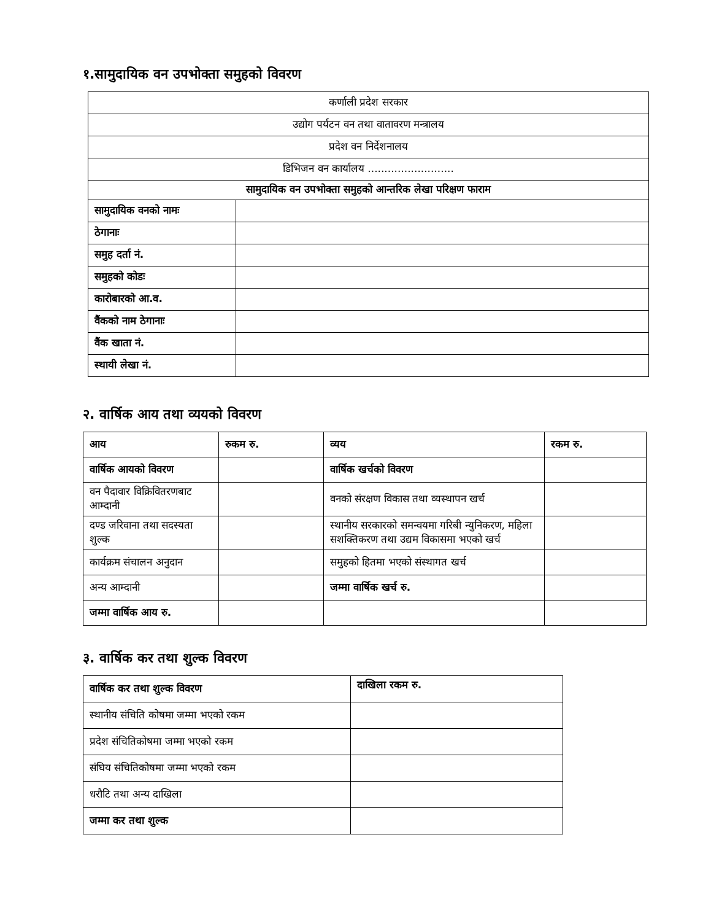१.सामुदायिक वन उपभोक्ता समुहको विवरण
| कर्णाली प्रदेश सरकार | |
| उद्योग पर्यटन वन तथा वातावरण मन्त्रालय | |
| प्रदेश वन निर्देशनालय | |
| डिभिजन वन कार्यालय .......................... | |
| सामुदायिक वन उपभोक्ता समुहको आन्तरिक लेखा परिक्षण फाराम | |
| सामुदायिक वनको नामः | |
| ठेगानाः | |
| समुह दर्ता नं. | |
| समुहको कोडः | |
| कारोबारको आ.व. | |
| वैंकको नाम ठेगानाः | |
| वैंक खाता नं. | |
| स्थायी लेखा नं. | |
२. वार्षिक आय तथा व्ययको विवरण
| आय | रुकम रु. | व्यय | रकम रु. |
| --- | --- | --- | --- |
| वार्षिक आयको विवरण | | वार्षिक खर्चको विवरण | |
| वन पैदावार विक्रिवितरणबाट आम्दानी | | वनको संरक्षण विकास तथा व्यस्थापन खर्च | |
| दण्ड जरिवाना तथा सदस्यता शुल्क | | स्थानीय सरकारको समन्वयमा गरिबी न्युनिकरण, महिला सशक्तिकरण तथा उद्यम विकासमा भएको खर्च | |
| कार्यक्रम संचालन अनुदान | | समुहको हितमा भएको संस्थागत खर्च | |
| अन्य आम्दानी | | जम्मा वार्षिक खर्च रु. | |
| जम्मा वार्षिक आय रु. | | | |
३. वार्षिक कर तथा शुल्क विवरण
| वार्षिक कर तथा शुल्क विवरण | दाखिला रकम रु. |
| --- | --- |
| स्थानीय संचिति कोषमा जम्मा भएको रकम | |
| प्रदेश संचितिकोषमा जम्मा भएको रकम | |
| संघिय संचितिकोषमा जम्मा भएको रकम | |
| धरौटि तथा अन्य दाखिला | |
| जम्मा कर तथा शुल्क | |